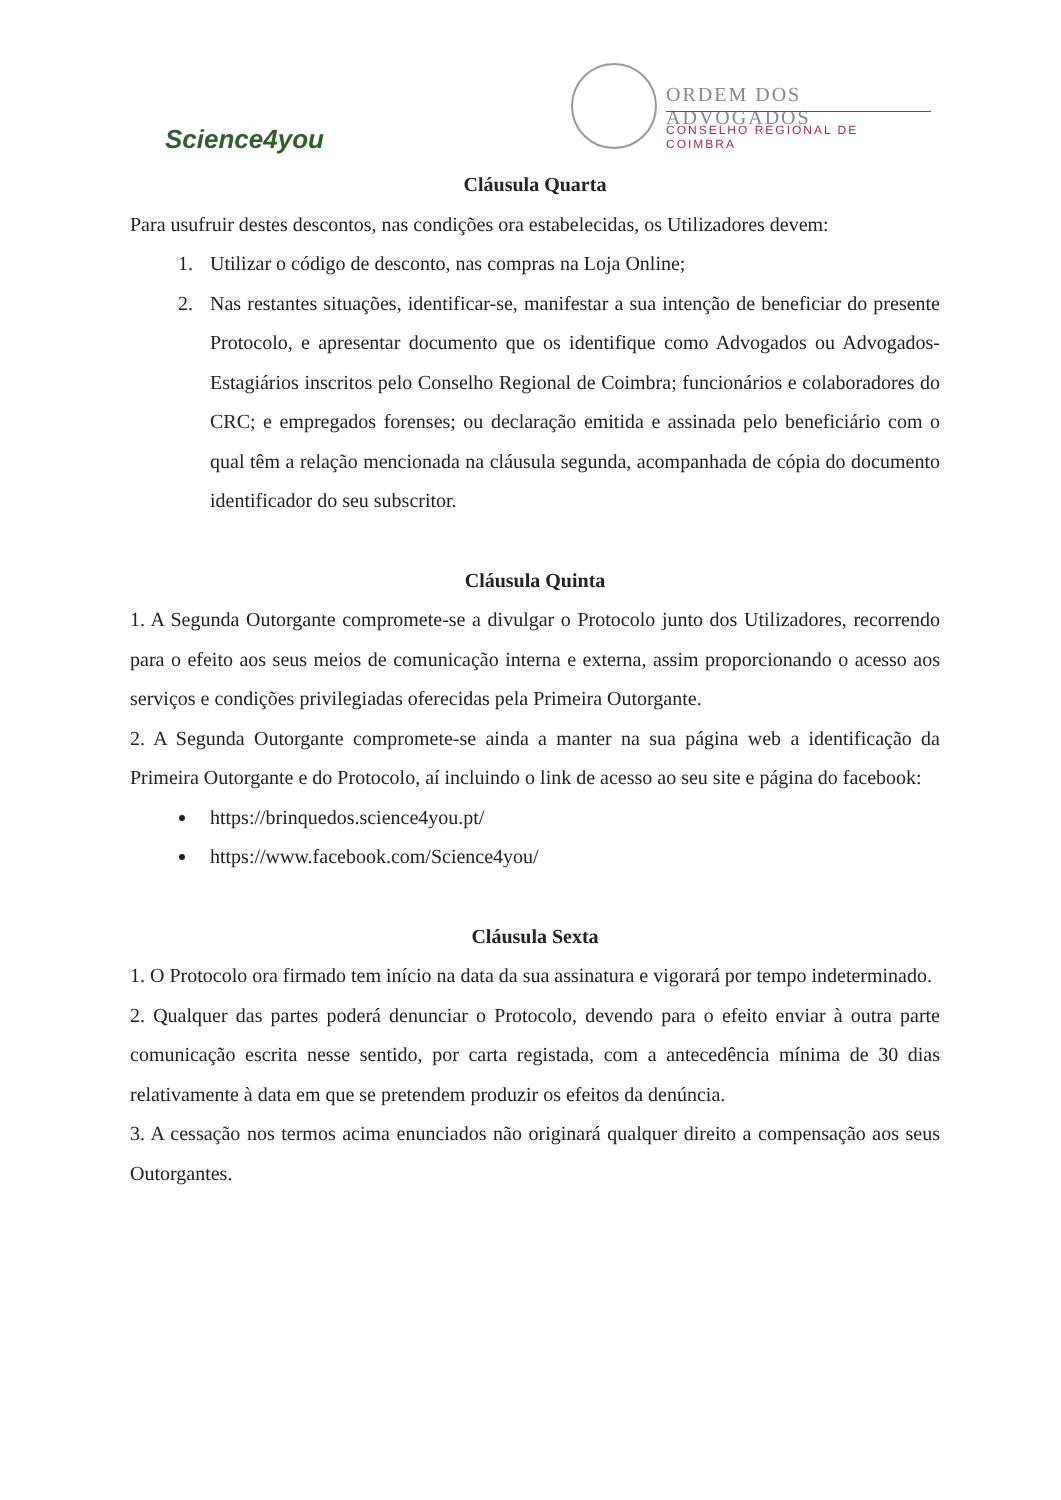Science4you
ORDEM DOS ADVOGADOS
CONSELHO REGIONAL DE COIMBRA
Cláusula Quarta
Para usufruir destes descontos, nas condições ora estabelecidas, os Utilizadores devem:
1. Utilizar o código de desconto, nas compras na Loja Online;
2. Nas restantes situações, identificar-se, manifestar a sua intenção de beneficiar do presente Protocolo, e apresentar documento que os identifique como Advogados ou Advogados-Estagiários inscritos pelo Conselho Regional de Coimbra; funcionários e colaboradores do CRC; e empregados forenses; ou declaração emitida e assinada pelo beneficiário com o qual têm a relação mencionada na cláusula segunda, acompanhada de cópia do documento identificador do seu subscritor.
Cláusula Quinta
1. A Segunda Outorgante compromete-se a divulgar o Protocolo junto dos Utilizadores, recorrendo para o efeito aos seus meios de comunicação interna e externa, assim proporcionando o acesso aos serviços e condições privilegiadas oferecidas pela Primeira Outorgante.
2. A Segunda Outorgante compromete-se ainda a manter na sua página web a identificação da Primeira Outorgante e do Protocolo, aí incluindo o link de acesso ao seu site e página do facebook:
https://brinquedos.science4you.pt/
https://www.facebook.com/Science4you/
Cláusula Sexta
1. O Protocolo ora firmado tem início na data da sua assinatura e vigorará por tempo indeterminado.
2. Qualquer das partes poderá denunciar o Protocolo, devendo para o efeito enviar à outra parte comunicação escrita nesse sentido, por carta registada, com a antecedência mínima de 30 dias relativamente à data em que se pretendem produzir os efeitos da denúncia.
3. A cessação nos termos acima enunciados não originará qualquer direito a compensação aos seus Outorgantes.